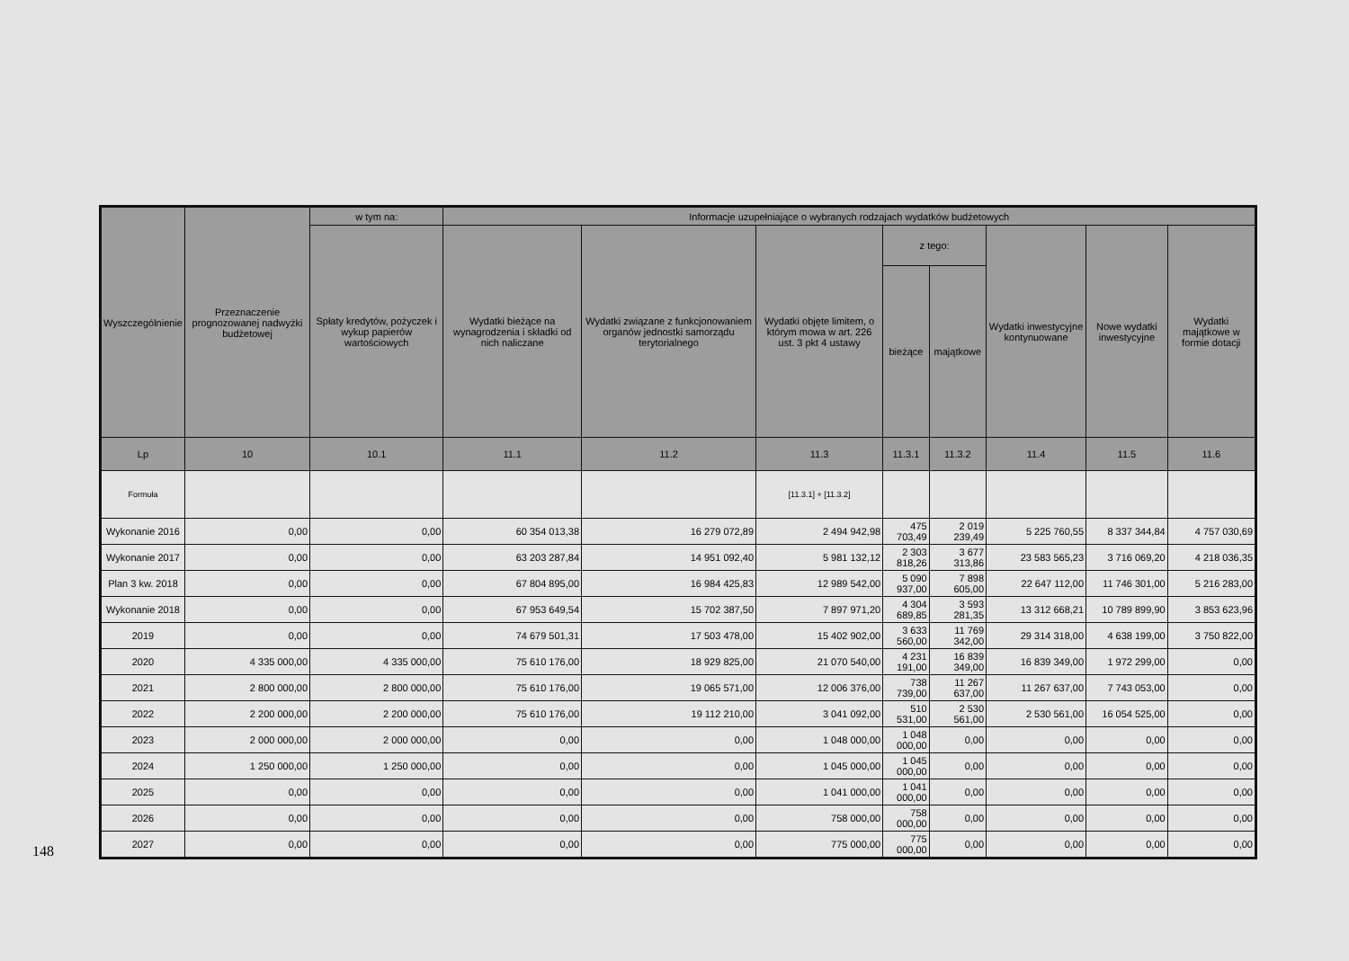148
| Wyszczególnienie | Przeznaczenie prognozowanej nadwyżki budżetowej | w tym na: | Informacje uzupełniające o wybranych rodzajach wydatków budżetowych | | | | | | | |
| --- | --- | --- | --- | --- | --- | --- | --- | --- | --- | --- |
| | | Spłaty kredytów, pożyczek i wykup papierów wartościowych | Wydatki bieżące na wynagrodzenia i składki od nich naliczane | Wydatki związane z funkcjonowaniem organów jednostki samorządu terytorialnego | Wydatki objęte limitem, o którym mowa w art. 226 ust. 3 pkt 4 ustawy | z tego: | | Wydatki inwestycyjne kontynuowane | Nowe wydatki inwestycyjne | Wydatki majątkowe w formie dotacji |
| | | | | | | bieżące | majątkowe | | | |
| Lp | 10 | 10.1 | 11.1 | 11.2 | 11.3 | 11.3.1 | 11.3.2 | 11.4 | 11.5 | 11.6 |
| Formuła | | | | | [11.3.1] + [11.3.2] | | | | | |
| Wykonanie 2016 | 0,00 | 0,00 | 60 354 013,38 | 16 279 072,89 | 2 494 942,98 | 475 703,49 | 2 019 239,49 | 5 225 760,55 | 8 337 344,84 | 4 757 030,69 |
| Wykonanie 2017 | 0,00 | 0,00 | 63 203 287,84 | 14 951 092,40 | 5 981 132,12 | 2 303 818,26 | 3 677 313,86 | 23 583 565,23 | 3 716 069,20 | 4 218 036,35 |
| Plan 3 kw. 2018 | 0,00 | 0,00 | 67 804 895,00 | 16 984 425,83 | 12 989 542,00 | 5 090 937,00 | 7 898 605,00 | 22 647 112,00 | 11 746 301,00 | 5 216 283,00 |
| Wykonanie 2018 | 0,00 | 0,00 | 67 953 649,54 | 15 702 387,50 | 7 897 971,20 | 4 304 689,85 | 3 593 281,35 | 13 312 668,21 | 10 789 899,90 | 3 853 623,96 |
| 2019 | 0,00 | 0,00 | 74 679 501,31 | 17 503 478,00 | 15 402 902,00 | 3 633 560,00 | 11 769 342,00 | 29 314 318,00 | 4 638 199,00 | 3 750 822,00 |
| 2020 | 4 335 000,00 | 4 335 000,00 | 75 610 176,00 | 18 929 825,00 | 21 070 540,00 | 4 231 191,00 | 16 839 349,00 | 16 839 349,00 | 1 972 299,00 | 0,00 |
| 2021 | 2 800 000,00 | 2 800 000,00 | 75 610 176,00 | 19 065 571,00 | 12 006 376,00 | 738 739,00 | 11 267 637,00 | 11 267 637,00 | 7 743 053,00 | 0,00 |
| 2022 | 2 200 000,00 | 2 200 000,00 | 75 610 176,00 | 19 112 210,00 | 3 041 092,00 | 510 531,00 | 2 530 561,00 | 2 530 561,00 | 16 054 525,00 | 0,00 |
| 2023 | 2 000 000,00 | 2 000 000,00 | 0,00 | 0,00 | 1 048 000,00 | 1 048 000,00 | 0,00 | 0,00 | 0,00 | 0,00 |
| 2024 | 1 250 000,00 | 1 250 000,00 | 0,00 | 0,00 | 1 045 000,00 | 1 045 000,00 | 0,00 | 0,00 | 0,00 | 0,00 |
| 2025 | 0,00 | 0,00 | 0,00 | 0,00 | 1 041 000,00 | 1 041 000,00 | 0,00 | 0,00 | 0,00 | 0,00 |
| 2026 | 0,00 | 0,00 | 0,00 | 0,00 | 758 000,00 | 758 000,00 | 0,00 | 0,00 | 0,00 | 0,00 |
| 2027 | 0,00 | 0,00 | 0,00 | 0,00 | 775 000,00 | 775 000,00 | 0,00 | 0,00 | 0,00 | 0,00 |